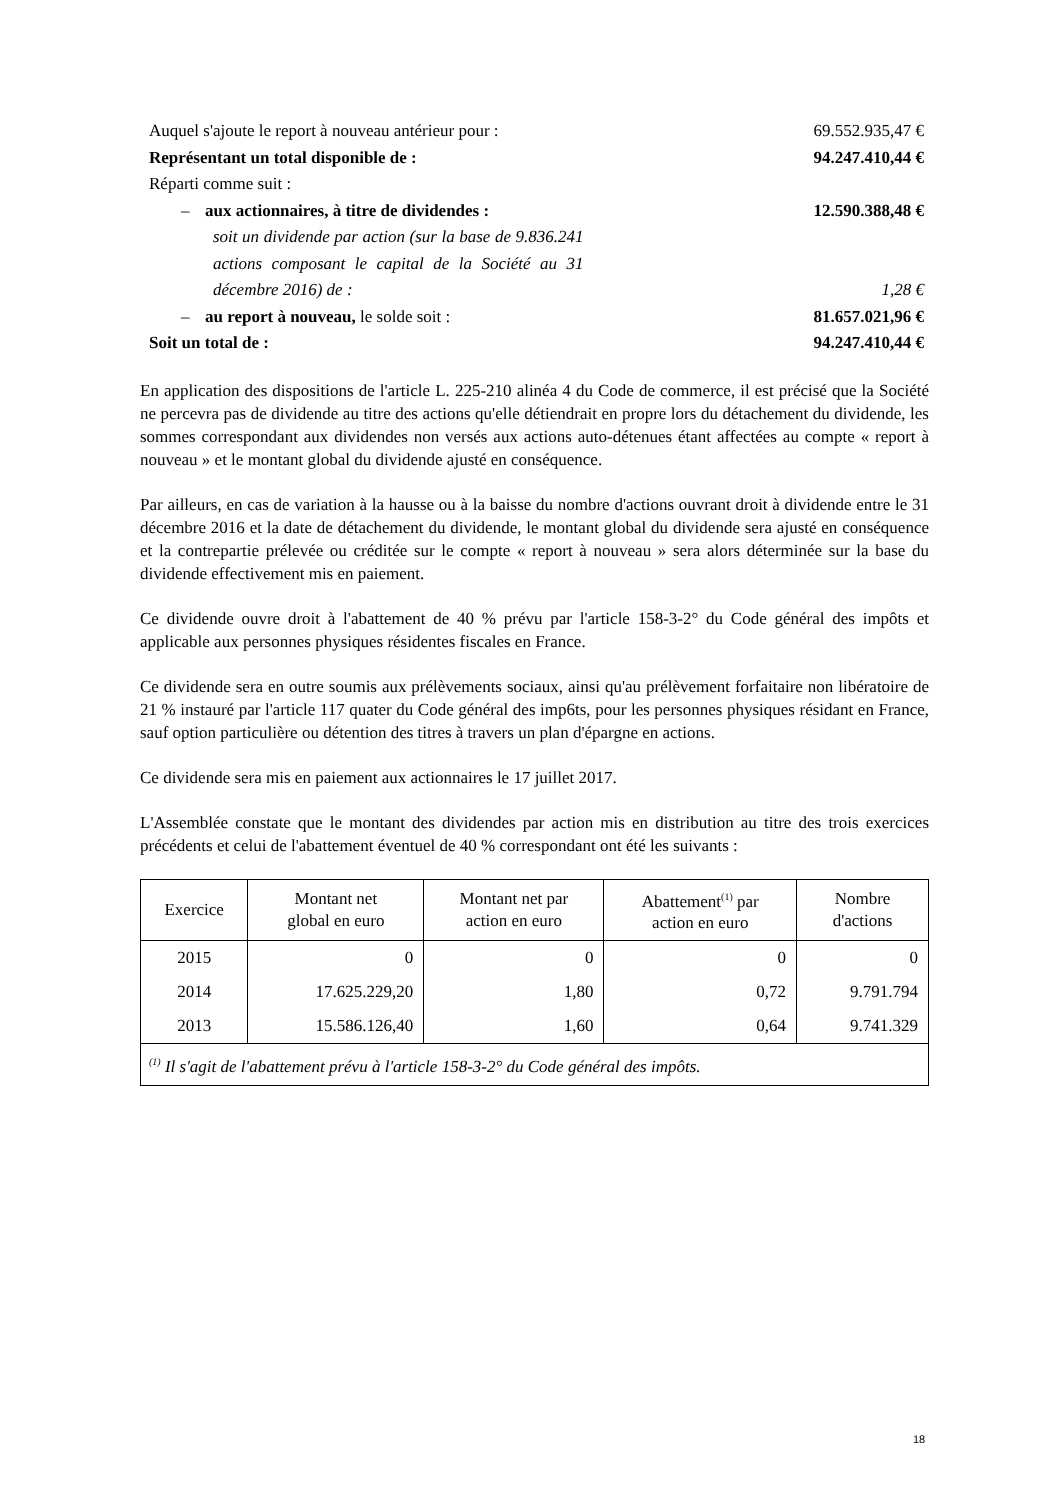| Auquel s'ajoute le report à nouveau antérieur pour : | 69.552.935,47 € |
| Représentant un total disponible de : | 94.247.410,44 € |
| Réparti comme suit : | |
| – aux actionnaires, à titre de dividendes : | 12.590.388,48 € |
| soit un dividende par action (sur la base de 9.836.241 actions composant le capital de la Société au 31 décembre 2016) de : | 1,28 € |
| – au report à nouveau, le solde soit : | 81.657.021,96 € |
| Soit un total de : | 94.247.410,44 € |
En application des dispositions de l'article L. 225-210 alinéa 4 du Code de commerce, il est précisé que la Société ne percevra pas de dividende au titre des actions qu'elle détiendrait en propre lors du détachement du dividende, les sommes correspondant aux dividendes non versés aux actions auto-détenues étant affectées au compte « report à nouveau » et le montant global du dividende ajusté en conséquence.
Par ailleurs, en cas de variation à la hausse ou à la baisse du nombre d'actions ouvrant droit à dividende entre le 31 décembre 2016 et la date de détachement du dividende, le montant global du dividende sera ajusté en conséquence et la contrepartie prélevée ou créditée sur le compte « report à nouveau » sera alors déterminée sur la base du dividende effectivement mis en paiement.
Ce dividende ouvre droit à l'abattement de 40 % prévu par l'article 158-3-2° du Code général des impôts et applicable aux personnes physiques résidentes fiscales en France.
Ce dividende sera en outre soumis aux prélèvements sociaux, ainsi qu'au prélèvement forfaitaire non libératoire de 21 % instauré par l'article 117 quater du Code général des imp6ts, pour les personnes physiques résidant en France, sauf option particulière ou détention des titres à travers un plan d'épargne en actions.
Ce dividende sera mis en paiement aux actionnaires le 17 juillet 2017.
L'Assemblée constate que le montant des dividendes par action mis en distribution au titre des trois exercices précédents et celui de l'abattement éventuel de 40 % correspondant ont été les suivants :
| Exercice | Montant net global en euro | Montant net par action en euro | Abattement<sup>(1)</sup> par action en euro | Nombre d'actions |
| --- | --- | --- | --- | --- |
| 2015 | 0 | 0 | 0 | 0 |
| 2014 | 17.625.229,20 | 1,80 | 0,72 | 9.791.794 |
| 2013 | 15.586.126,40 | 1,60 | 0,64 | 9.741.329 |
| <sup>(1)</sup> Il s'agit de l'abattement prévu à l'article 158-3-2° du Code général des impôts. | | | | |
18